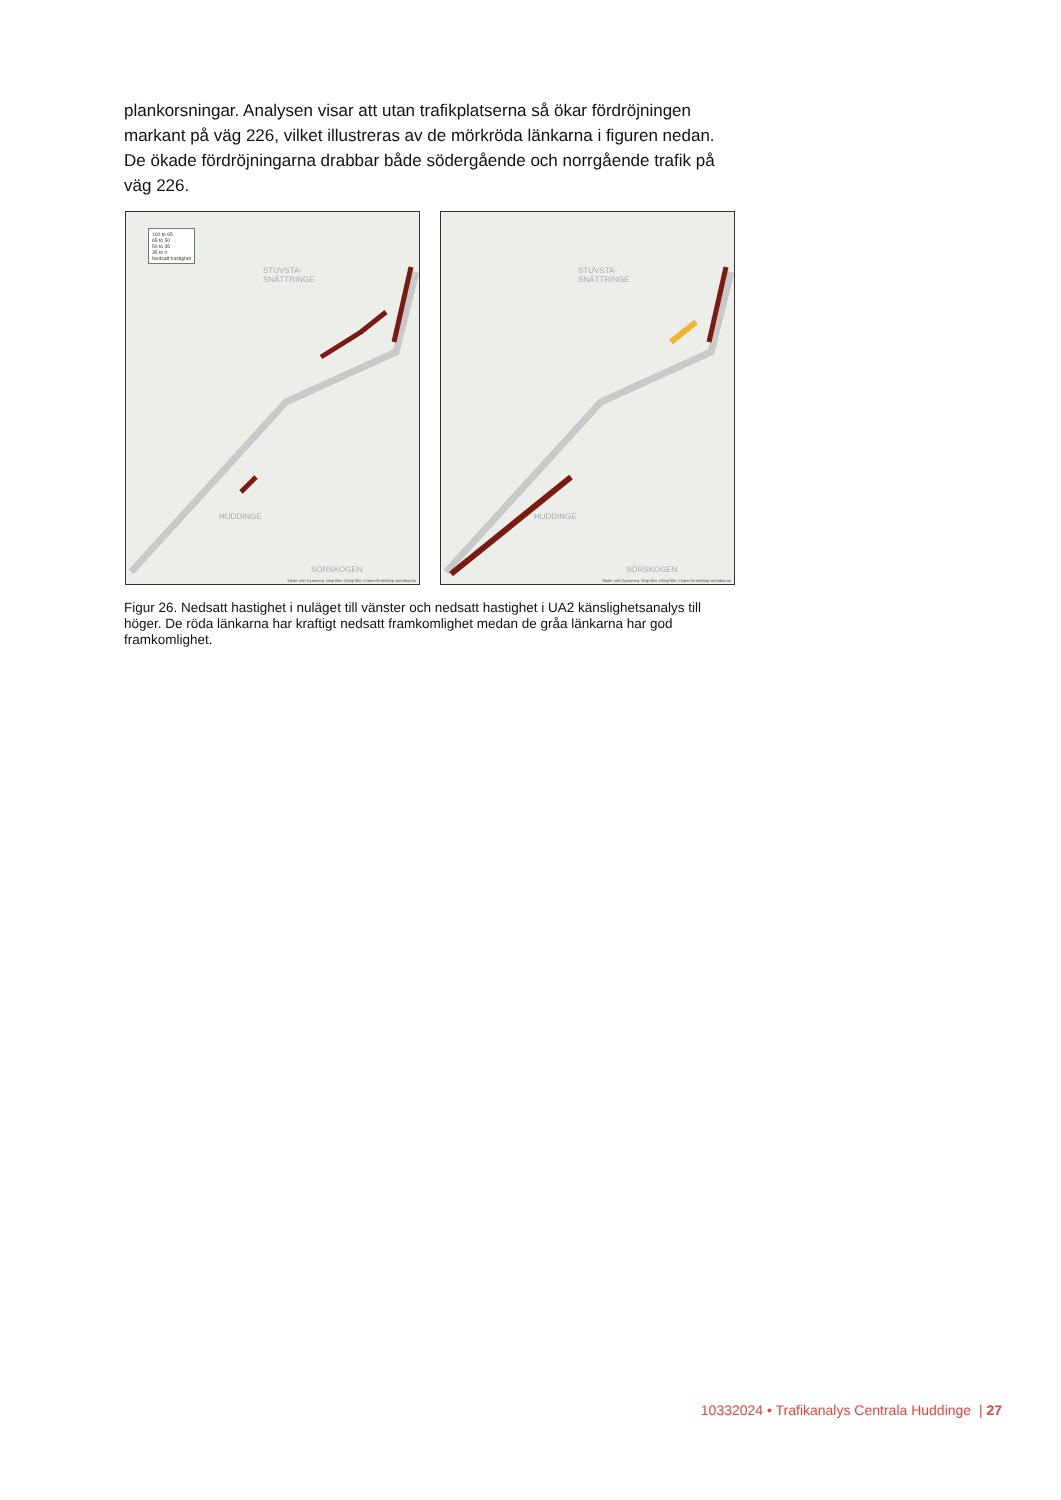plankorsningar. Analysen visar att utan trafikplatserna så ökar fördröjningen markant på väg 226, vilket illustreras av de mörkröda länkarna i figuren nedan. De ökade fördröjningarna drabbar både södergående och norrgående trafik på väg 226.
100 to 65
65 to 50
50 to 35
35 to 0
Nedsatt hastighet
STUVSTA-
SNÄTTRINGE
HUDDINGE
SÖRSKOGEN
Made with Dynameq. Map tiles ©MapTiler ©OpenStreetMap contributors
STUVSTA-
SNÄTTRINGE
HUDDINGE
SÖRSKOGEN
Made with Dynameq. Map tiles ©MapTiler ©OpenStreetMap contributors
Figur 26. Nedsatt hastighet i nuläget till vänster och nedsatt hastighet i UA2 känslighetsanalys till höger. De röda länkarna har kraftigt nedsatt framkomlighet medan de gråa länkarna har god framkomlighet.
10332024 • Trafikanalys Centrala Huddinge | 27